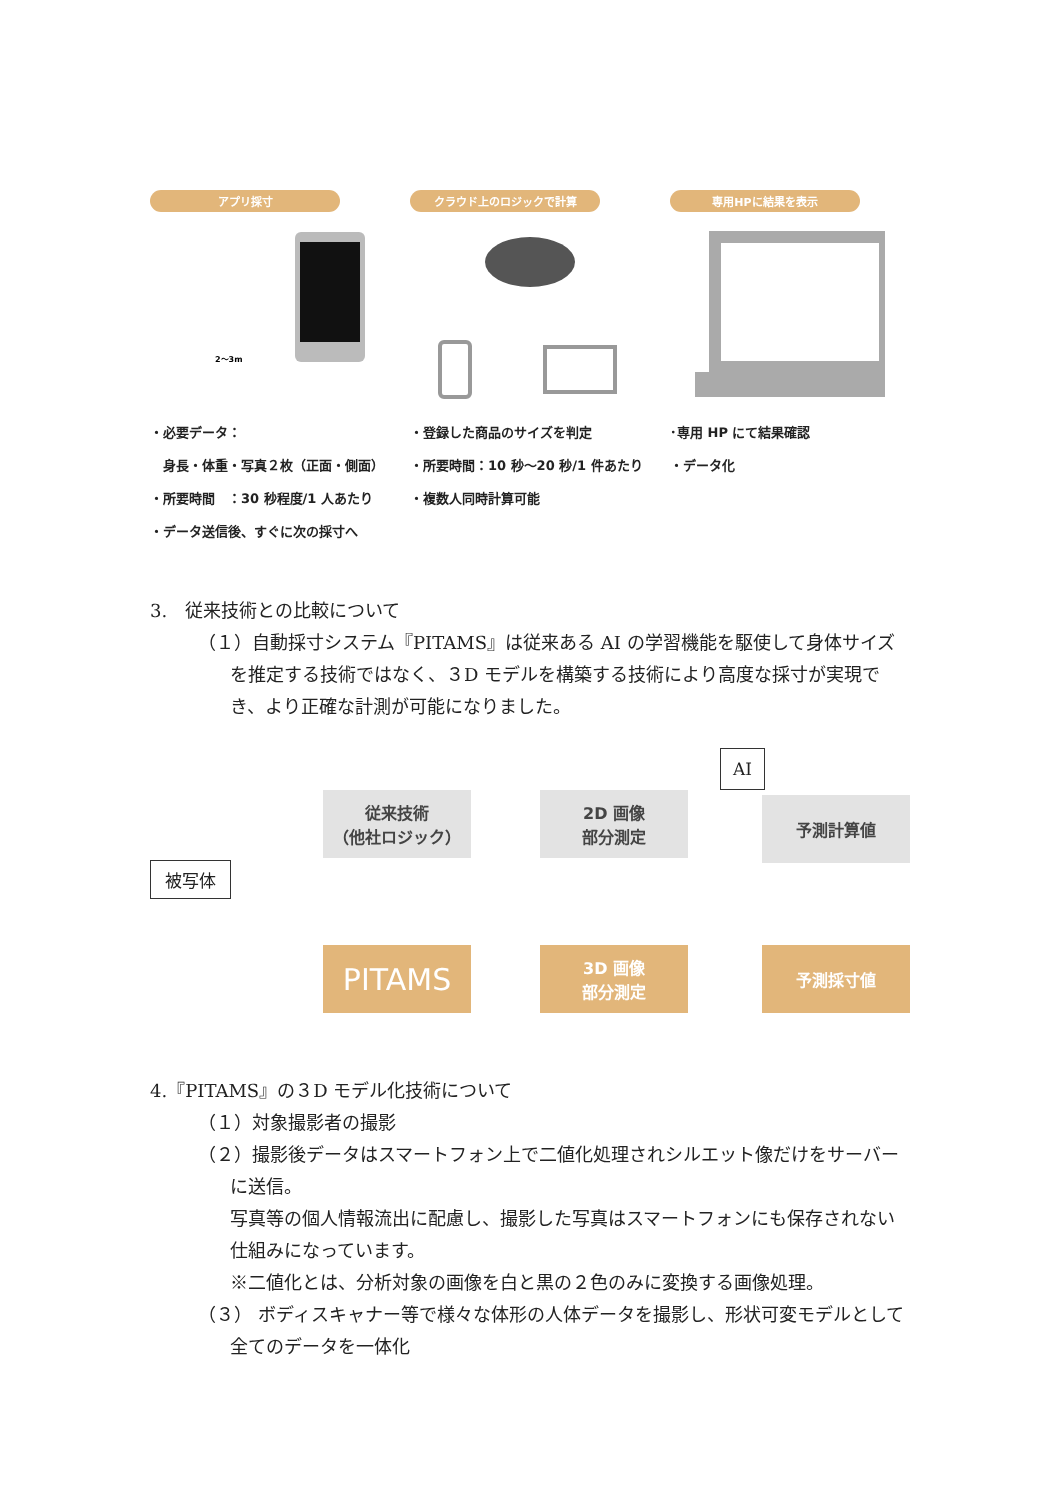アプリ採寸
2〜3m
・必要データ：
　身長・体重・写真２枚（正面・側面）
・所要時間　：30 秒程度/1 人あたり
・データ送信後、すぐに次の採寸へ
クラウド上のロジックで計算
・登録した商品のサイズを判定
・所要時間：10 秒〜20 秒/1 件あたり
・複数人同時計算可能
専用HPに結果を表示
･専用 HP にて結果確認
・データ化
3.　従来技術との比較について
（１）自動採寸システム『PITAMS』は従来ある AI の学習機能を駆使して身体サイズを推定する技術ではなく、３D モデルを構築する技術により高度な採寸が実現でき、より正確な計測が可能になりました。
被写体
従来技術
（他社ロジック）
2D 画像
部分測定
AI
予測計算値
PITAMS
3D 画像
部分測定
予測採寸値
4.『PITAMS』の３D モデル化技術について
（１）対象撮影者の撮影
（２）撮影後データはスマートフォン上で二値化処理されシルエット像だけをサーバーに送信。
写真等の個人情報流出に配慮し、撮影した写真はスマートフォンにも保存されない仕組みになっています。
※二値化とは、分析対象の画像を白と黒の２色のみに変換する画像処理。
（３） ボディスキャナー等で様々な体形の人体データを撮影し、形状可変モデルとして全てのデータを一体化